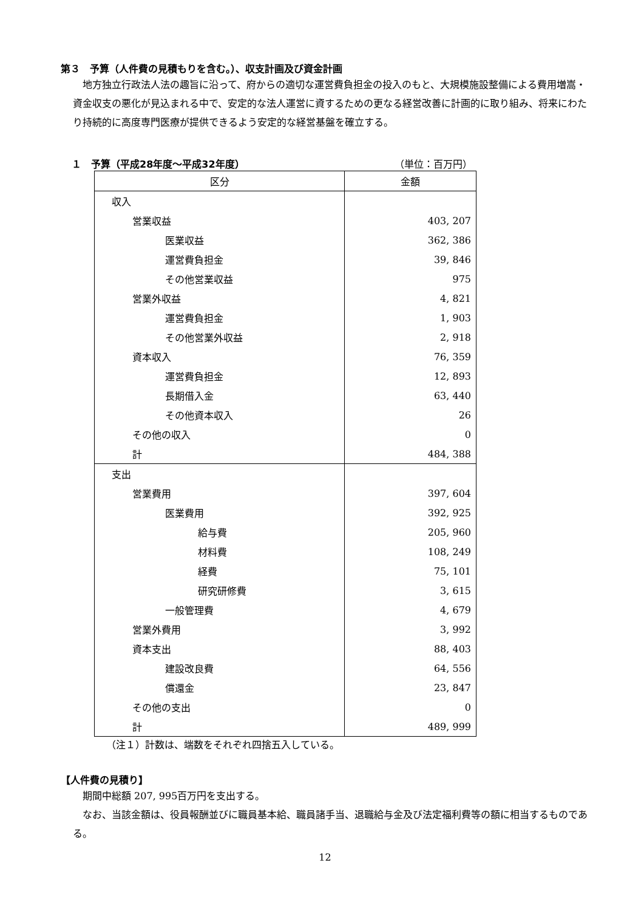第３　予算（人件費の見積もりを含む。）、収支計画及び資金計画
地方独立行政法人法の趣旨に沿って、府からの適切な運営費負担金の投入のもと、大規模施設整備による費用増嵩・資金収支の悪化が見込まれる中で、安定的な法人運営に資するための更なる経営改善に計画的に取り組み、将来にわたり持続的に高度専門医療が提供できるよう安定的な経営基盤を確立する。
１　予算（平成28年度～平成32年度） （単位：百万円）
| 区分 | 金額 |
| --- | --- |
| 収入 | |
| 営業収益 | 403, 207 |
| 医業収益 | 362, 386 |
| 運営費負担金 | 39, 846 |
| その他営業収益 | 975 |
| 営業外収益 | 4, 821 |
| 運営費負担金 | 1, 903 |
| その他営業外収益 | 2, 918 |
| 資本収入 | 76, 359 |
| 運営費負担金 | 12, 893 |
| 長期借入金 | 63, 440 |
| その他資本収入 | 26 |
| その他の収入 | 0 |
| 計 | 484, 388 |
| 支出 | |
| 営業費用 | 397, 604 |
| 医業費用 | 392, 925 |
| 給与費 | 205, 960 |
| 材料費 | 108, 249 |
| 経費 | 75, 101 |
| 研究研修費 | 3, 615 |
| 一般管理費 | 4, 679 |
| 営業外費用 | 3, 992 |
| 資本支出 | 88, 403 |
| 建設改良費 | 64, 556 |
| 償還金 | 23, 847 |
| その他の支出 | 0 |
| 計 | 489, 999 |
（注１）計数は、端数をそれぞれ四捨五入している。
【人件費の見積り】
期間中総額 207, 995百万円を支出する。
なお、当該金額は、役員報酬並びに職員基本給、職員諸手当、退職給与金及び法定福利費等の額に相当するものである。
12